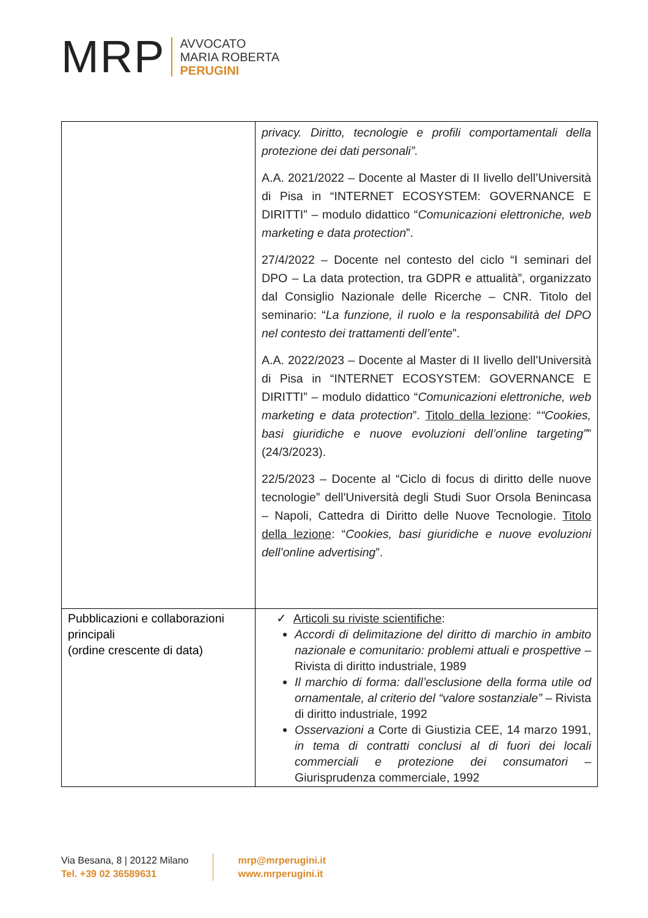MRP
AVVOCATO
MARIA ROBERTA
PERUGINI
| | privacy. Diritto, tecnologie e profili comportamentali della protezione dei dati personali”. A.A. 2021/2022 – Docente al Master di II livello dell’Università di Pisa in “INTERNET ECOSYSTEM: GOVERNANCE E DIRITTI” – modulo didattico “ Comunicazioni elettroniche, web marketing e data protection ”. 27/4/2022 – Docente nel contesto del ciclo “I seminari del DPO – La data protection, tra GDPR e attualità”, organizzato dal Consiglio Nazionale delle Ricerche – CNR. Titolo del seminario: “ La funzione, il ruolo e la responsabilità del DPO nel contesto dei trattamenti dell’ente ”. A.A. 2022/2023 – Docente al Master di II livello dell’Università di Pisa in “INTERNET ECOSYSTEM: GOVERNANCE E DIRITTI” – modulo didattico “ Comunicazioni elettroniche, web marketing e data protection ”. Titolo della lezione : “ “Cookies, basi giuridiche e nuove evoluzioni dell’online targeting” ” (24/3/2023). 22/5/2023 – Docente al “Ciclo di focus di diritto delle nuove tecnologie” dell'Università degli Studi Suor Orsola Benincasa – Napoli, Cattedra di Diritto delle Nuove Tecnologie. Titolo della lezione : “ Cookies, basi giuridiche e nuove evoluzioni dell’online advertising ”. |
| Pubblicazioni e collaborazioni principali (ordine crescente di data) | ✓ Articoli su riviste scientifiche : Accordi di delimitazione del diritto di marchio in ambito nazionale e comunitario: problemi attuali e prospettive – Rivista di diritto industriale, 1989 Il marchio di forma: dall’esclusione della forma utile od ornamentale, al criterio del “valore sostanziale” – Rivista di diritto industriale, 1992 Osservazioni a Corte di Giustizia CEE, 14 marzo 1991, in tema di contratti conclusi al di fuori dei locali commerciali e protezione dei consumatori – Giurisprudenza commerciale, 1992 |
Via Besana, 8 | 20122 Milano
Tel. +39 02 36589631
mrp@mrperugini.it
www.mrperugini.it